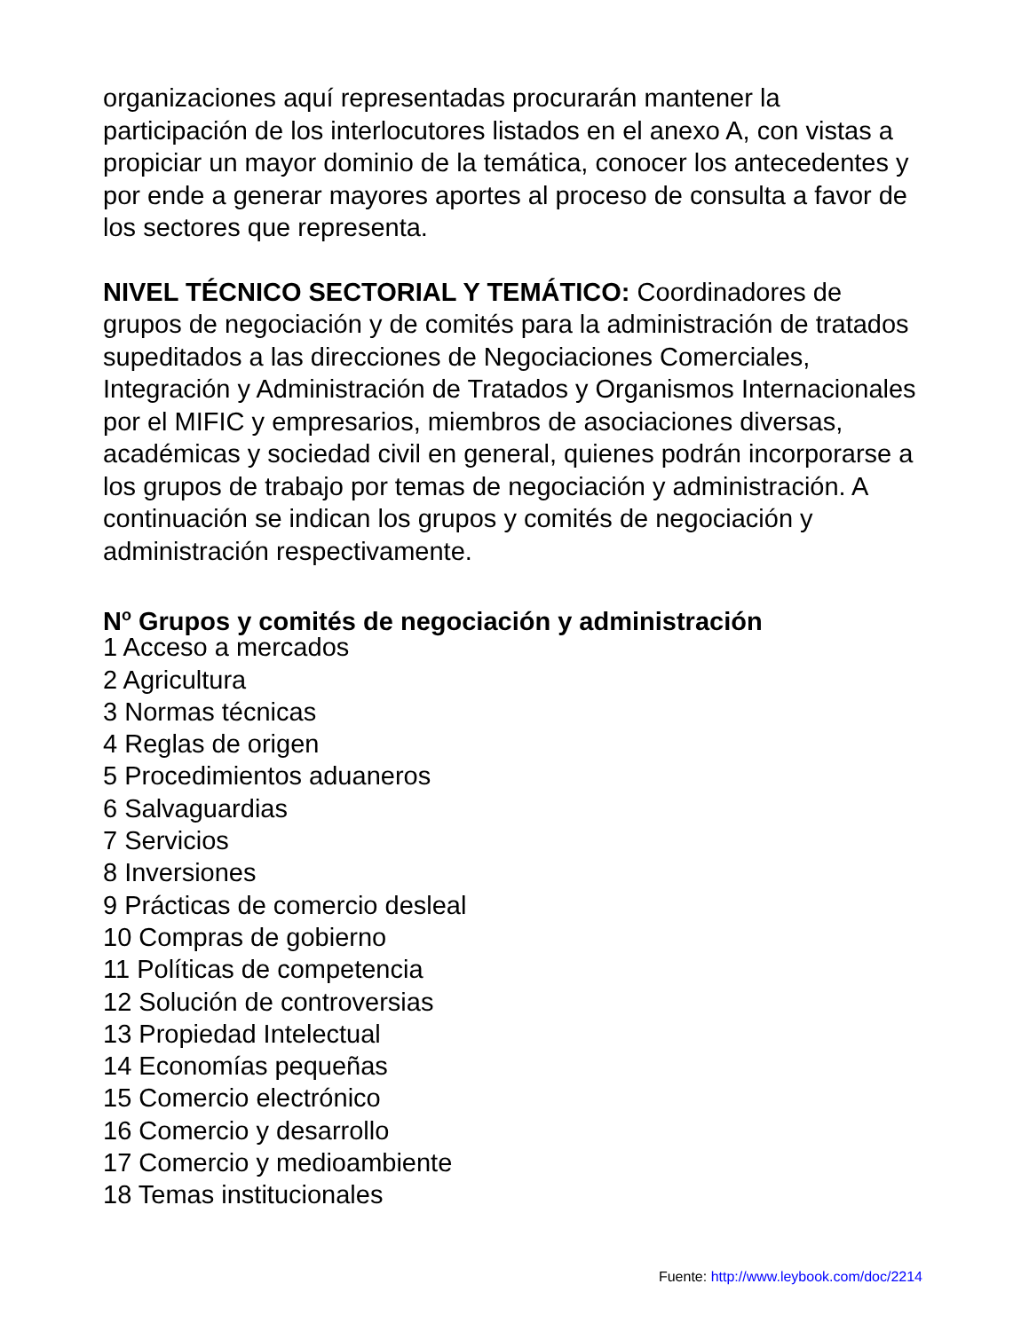organizaciones aquí representadas procurarán mantener la participación de los interlocutores listados en el anexo A, con vistas a propiciar un mayor dominio de la temática, conocer los antecedentes y por ende a generar mayores aportes al proceso de consulta a favor de los sectores que representa.
NIVEL TÉCNICO SECTORIAL Y TEMÁTICO: Coordinadores de grupos de negociación y de comités para la administración de tratados supeditados a las direcciones de Negociaciones Comerciales, Integración y Administración de Tratados y Organismos Internacionales por el MIFIC y empresarios, miembros de asociaciones diversas, académicas y sociedad civil en general, quienes podrán incorporarse a los grupos de trabajo por temas de negociación y administración. A continuación se indican los grupos y comités de negociación y administración respectivamente.
N<sup>o</sup> Grupos y comités de negociación y administración
1 Acceso a mercados
2 Agricultura
3 Normas técnicas
4 Reglas de origen
5 Procedimientos aduaneros
6 Salvaguardias
7 Servicios
8 Inversiones
9 Prácticas de comercio desleal
10 Compras de gobierno
11 Políticas de competencia
12 Solución de controversias
13 Propiedad Intelectual
14 Economías pequeñas
15 Comercio electrónico
16 Comercio y desarrollo
17 Comercio y medioambiente
18 Temas institucionales
Fuente: http://www.leybook.com/doc/2214